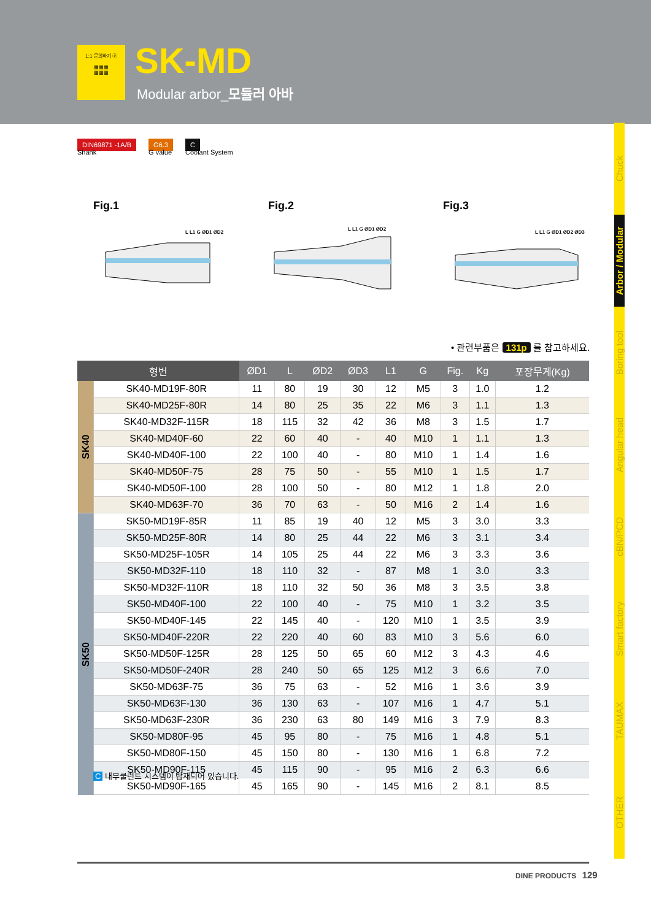1:1 문의하기 ⓟ
▦▦▦
▦▦▦
SK-MD
Modular arbor_모듈러 아바
DIN69871 -1A/B
Shank
G6.3
G value
C
Coolant System
Chuck
Arbor / Modular
Boring tool
Angular head
cBN/PCD
Smart factory
TAUMAX
OTHER
Fig.1
L L1 G ØD1 ØD2
Fig.2
L L1 G ØD1 ØD2
Fig.3
L L1 G ØD1 ØD2 ØD3
• 관련부품은 131p 를 참고하세요.
| 형번 | | ØD1 | L | ØD2 | ØD3 | L1 | G | Fig. | Kg | 포장무게(Kg) |
| --- | --- | --- | --- | --- | --- | --- | --- | --- | --- | --- |
| SK40 | SK40-MD19F-80R | 11 | 80 | 19 | 30 | 12 | M5 | 3 | 1.0 | 1.2 |
| | SK40-MD25F-80R | 14 | 80 | 25 | 35 | 22 | M6 | 3 | 1.1 | 1.3 |
| | SK40-MD32F-115R | 18 | 115 | 32 | 42 | 36 | M8 | 3 | 1.5 | 1.7 |
| | SK40-MD40F-60 | 22 | 60 | 40 | - | 40 | M10 | 1 | 1.1 | 1.3 |
| | SK40-MD40F-100 | 22 | 100 | 40 | - | 80 | M10 | 1 | 1.4 | 1.6 |
| | SK40-MD50F-75 | 28 | 75 | 50 | - | 55 | M10 | 1 | 1.5 | 1.7 |
| | SK40-MD50F-100 | 28 | 100 | 50 | - | 80 | M12 | 1 | 1.8 | 2.0 |
| | SK40-MD63F-70 | 36 | 70 | 63 | - | 50 | M16 | 2 | 1.4 | 1.6 |
| SK50 | SK50-MD19F-85R | 11 | 85 | 19 | 40 | 12 | M5 | 3 | 3.0 | 3.3 |
| | SK50-MD25F-80R | 14 | 80 | 25 | 44 | 22 | M6 | 3 | 3.1 | 3.4 |
| | SK50-MD25F-105R | 14 | 105 | 25 | 44 | 22 | M6 | 3 | 3.3 | 3.6 |
| | SK50-MD32F-110 | 18 | 110 | 32 | - | 87 | M8 | 1 | 3.0 | 3.3 |
| | SK50-MD32F-110R | 18 | 110 | 32 | 50 | 36 | M8 | 3 | 3.5 | 3.8 |
| | SK50-MD40F-100 | 22 | 100 | 40 | - | 75 | M10 | 1 | 3.2 | 3.5 |
| | SK50-MD40F-145 | 22 | 145 | 40 | - | 120 | M10 | 1 | 3.5 | 3.9 |
| | SK50-MD40F-220R | 22 | 220 | 40 | 60 | 83 | M10 | 3 | 5.6 | 6.0 |
| | SK50-MD50F-125R | 28 | 125 | 50 | 65 | 60 | M12 | 3 | 4.3 | 4.6 |
| | SK50-MD50F-240R | 28 | 240 | 50 | 65 | 125 | M12 | 3 | 6.6 | 7.0 |
| | SK50-MD63F-75 | 36 | 75 | 63 | - | 52 | M16 | 1 | 3.6 | 3.9 |
| | SK50-MD63F-130 | 36 | 130 | 63 | - | 107 | M16 | 1 | 4.7 | 5.1 |
| | SK50-MD63F-230R | 36 | 230 | 63 | 80 | 149 | M16 | 3 | 7.9 | 8.3 |
| | SK50-MD80F-95 | 45 | 95 | 80 | - | 75 | M16 | 1 | 4.8 | 5.1 |
| | SK50-MD80F-150 | 45 | 150 | 80 | - | 130 | M16 | 1 | 6.8 | 7.2 |
| | SK50-MD90F-115 | 45 | 115 | 90 | - | 95 | M16 | 2 | 6.3 | 6.6 |
| | SK50-MD90F-165 | 45 | 165 | 90 | - | 145 | M16 | 2 | 8.1 | 8.5 |
C 내부쿨런트 시스템이 탑재되어 있습니다.
DINE PRODUCTS 129